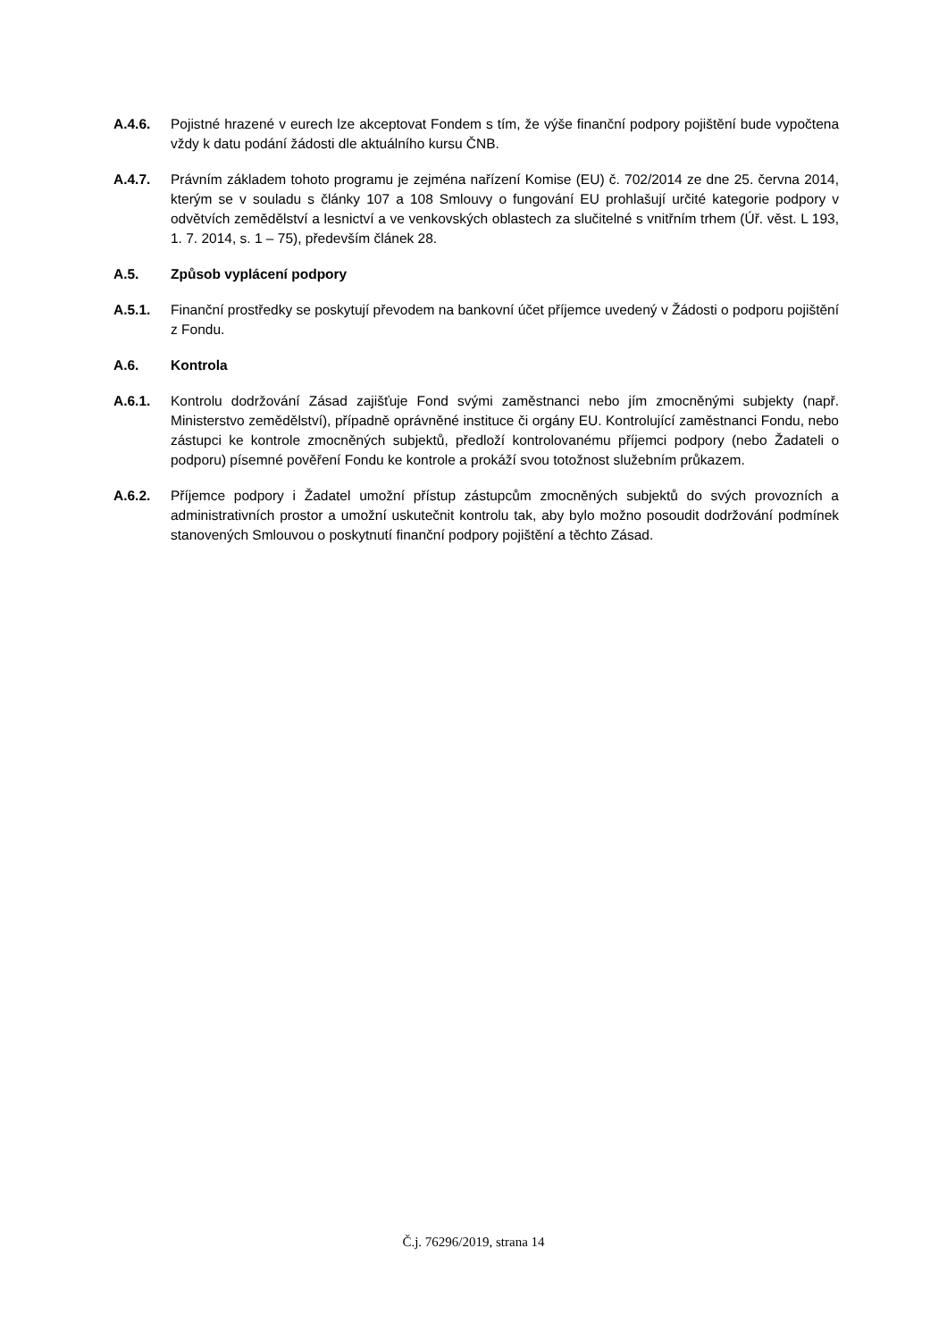A.4.6. Pojistné hrazené v eurech lze akceptovat Fondem s tím, že výše finanční podpory pojištění bude vypočtena vždy k datu podání žádosti dle aktuálního kursu ČNB.
A.4.7. Právním základem tohoto programu je zejména nařízení Komise (EU) č. 702/2014 ze dne 25. června 2014, kterým se v souladu s články 107 a 108 Smlouvy o fungování EU prohlašují určité kategorie podpory v odvětvích zemědělství a lesnictví a ve venkovských oblastech za slučitelné s vnitřním trhem (Úř. věst. L 193, 1. 7. 2014, s. 1 – 75), především článek 28.
A.5. Způsob vyplácení podpory
A.5.1. Finanční prostředky se poskytují převodem na bankovní účet příjemce uvedený v Žádosti o podporu pojištění z Fondu.
A.6. Kontrola
A.6.1. Kontrolu dodržování Zásad zajišťuje Fond svými zaměstnanci nebo jím zmocněnými subjekty (např. Ministerstvo zemědělství), případně oprávněné instituce či orgány EU. Kontrolující zaměstnanci Fondu, nebo zástupci ke kontrole zmocněných subjektů, předloží kontrolovanému příjemci podpory (nebo Žadateli o podporu) písemné pověření Fondu ke kontrole a prokáží svou totožnost služebním průkazem.
A.6.2. Příjemce podpory i Žadatel umožní přístup zástupcům zmocněných subjektů do svých provozních a administrativních prostor a umožní uskutečnit kontrolu tak, aby bylo možno posoudit dodržování podmínek stanovených Smlouvou o poskytnutí finanční podpory pojištění a těchto Zásad.
Č.j. 76296/2019, strana 14